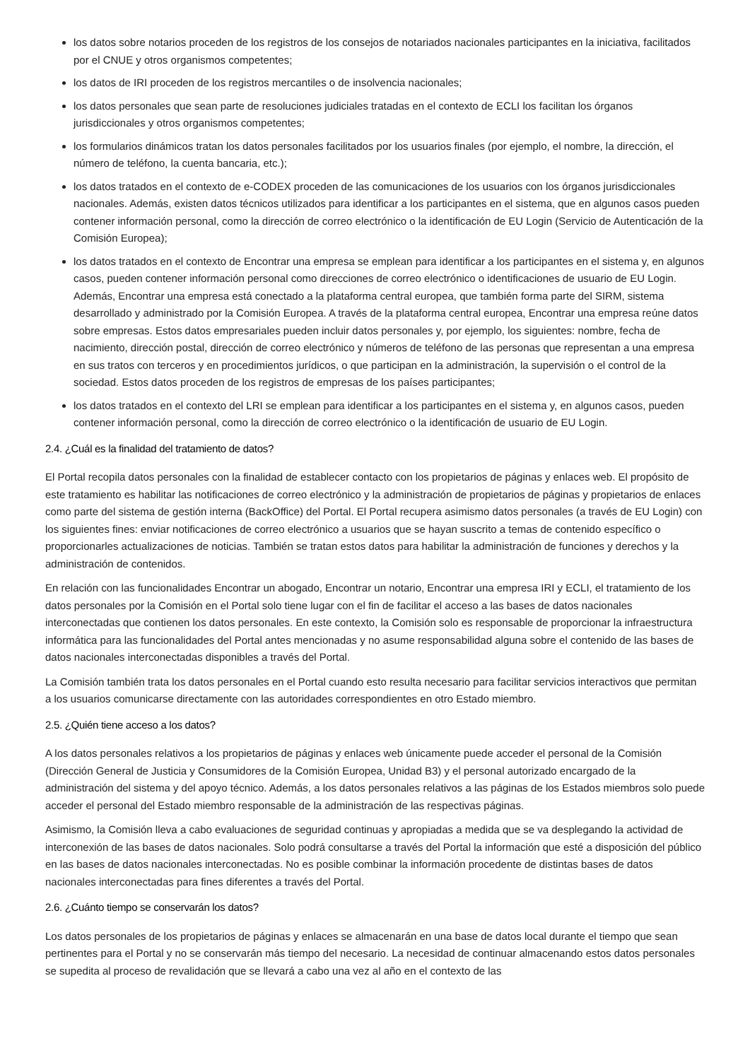los datos sobre notarios proceden de los registros de los consejos de notariados nacionales participantes en la iniciativa, facilitados por el CNUE y otros organismos competentes;
los datos de IRI proceden de los registros mercantiles o de insolvencia nacionales;
los datos personales que sean parte de resoluciones judiciales tratadas en el contexto de ECLI los facilitan los órganos jurisdiccionales y otros organismos competentes;
los formularios dinámicos tratan los datos personales facilitados por los usuarios finales (por ejemplo, el nombre, la dirección, el número de teléfono, la cuenta bancaria, etc.);
los datos tratados en el contexto de e-CODEX proceden de las comunicaciones de los usuarios con los órganos jurisdiccionales nacionales. Además, existen datos técnicos utilizados para identificar a los participantes en el sistema, que en algunos casos pueden contener información personal, como la dirección de correo electrónico o la identificación de EU Login (Servicio de Autenticación de la Comisión Europea);
los datos tratados en el contexto de Encontrar una empresa se emplean para identificar a los participantes en el sistema y, en algunos casos, pueden contener información personal como direcciones de correo electrónico o identificaciones de usuario de EU Login. Además, Encontrar una empresa está conectado a la plataforma central europea, que también forma parte del SIRM, sistema desarrollado y administrado por la Comisión Europea. A través de la plataforma central europea, Encontrar una empresa reúne datos sobre empresas. Estos datos empresariales pueden incluir datos personales y, por ejemplo, los siguientes: nombre, fecha de nacimiento, dirección postal, dirección de correo electrónico y números de teléfono de las personas que representan a una empresa en sus tratos con terceros y en procedimientos jurídicos, o que participan en la administración, la supervisión o el control de la sociedad. Estos datos proceden de los registros de empresas de los países participantes;
los datos tratados en el contexto del LRI se emplean para identificar a los participantes en el sistema y, en algunos casos, pueden contener información personal, como la dirección de correo electrónico o la identificación de usuario de EU Login.
2.4. ¿Cuál es la finalidad del tratamiento de datos?
El Portal recopila datos personales con la finalidad de establecer contacto con los propietarios de páginas y enlaces web. El propósito de este tratamiento es habilitar las notificaciones de correo electrónico y la administración de propietarios de páginas y propietarios de enlaces como parte del sistema de gestión interna (BackOffice) del Portal. El Portal recupera asimismo datos personales (a través de EU Login) con los siguientes fines: enviar notificaciones de correo electrónico a usuarios que se hayan suscrito a temas de contenido específico o proporcionarles actualizaciones de noticias. También se tratan estos datos para habilitar la administración de funciones y derechos y la administración de contenidos.
En relación con las funcionalidades Encontrar un abogado, Encontrar un notario, Encontrar una empresa IRI y ECLI, el tratamiento de los datos personales por la Comisión en el Portal solo tiene lugar con el fin de facilitar el acceso a las bases de datos nacionales interconectadas que contienen los datos personales. En este contexto, la Comisión solo es responsable de proporcionar la infraestructura informática para las funcionalidades del Portal antes mencionadas y no asume responsabilidad alguna sobre el contenido de las bases de datos nacionales interconectadas disponibles a través del Portal.
La Comisión también trata los datos personales en el Portal cuando esto resulta necesario para facilitar servicios interactivos que permitan a los usuarios comunicarse directamente con las autoridades correspondientes en otro Estado miembro.
2.5. ¿Quién tiene acceso a los datos?
A los datos personales relativos a los propietarios de páginas y enlaces web únicamente puede acceder el personal de la Comisión (Dirección General de Justicia y Consumidores de la Comisión Europea, Unidad B3) y el personal autorizado encargado de la administración del sistema y del apoyo técnico. Además, a los datos personales relativos a las páginas de los Estados miembros solo puede acceder el personal del Estado miembro responsable de la administración de las respectivas páginas.
Asimismo, la Comisión lleva a cabo evaluaciones de seguridad continuas y apropiadas a medida que se va desplegando la actividad de interconexión de las bases de datos nacionales. Solo podrá consultarse a través del Portal la información que esté a disposición del público en las bases de datos nacionales interconectadas. No es posible combinar la información procedente de distintas bases de datos nacionales interconectadas para fines diferentes a través del Portal.
2.6. ¿Cuánto tiempo se conservarán los datos?
Los datos personales de los propietarios de páginas y enlaces se almacenarán en una base de datos local durante el tiempo que sean pertinentes para el Portal y no se conservarán más tiempo del necesario. La necesidad de continuar almacenando estos datos personales se supedita al proceso de revalidación que se llevará a cabo una vez al año en el contexto de las